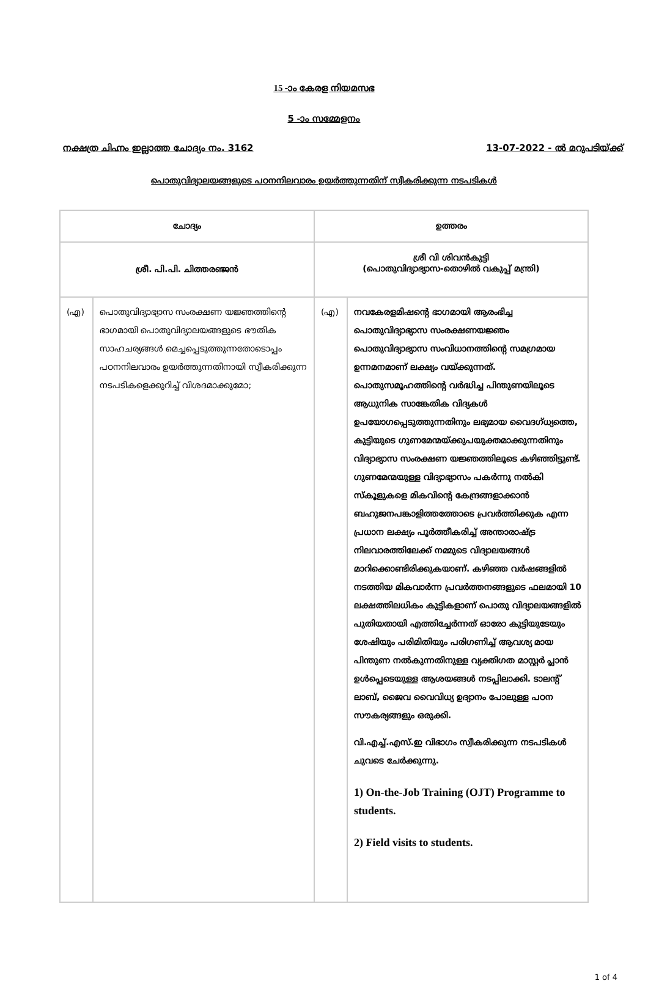15 -ാം കേരള നിയമസഭ
5 -ാം സമ്മേളനം
നക്ഷത്ര ചിഹ്നം ഇല്ലാത്ത ചോദ്യം നം. 3162 13-07-2022 - ൽ മറുപടിയ്ക്ക്
പൊതുവിദ്യാലയങ്ങളുടെ പഠനനിലവാരം ഉയർത്തുന്നതിന് സ്വീകരിക്കുന്ന നടപടികൾ
| ചോദ്യം | | ഉത്തരം | |
| --- | --- | --- | --- |
| ശ്രീ. പി.പി. ചിത്തരഞ്ജൻ | | ശ്രീ വി ശിവൻകുട്ടി (പൊതുവിദ്യാഭ്യാസ-തൊഴിൽ വകുപ്പ് മന്ത്രി) | |
| (എ) | പൊതുവിദ്യാഭ്യാസ സംരക്ഷണ യജ്ഞത്തിന്റെ ഭാഗമായി പൊതുവിദ്യാലയങ്ങളുടെ ഭൗതിക സാഹചര്യങ്ങൾ മെച്ചപ്പെടുത്തുന്നതോടൊപ്പം പഠനനിലവാരം ഉയർത്തുന്നതിനായി സ്വീകരിക്കുന്ന നടപടികളെക്കുറിച്ച് വിശദമാക്കുമോ; | (എ) | നവകേരളമിഷന്റെ ഭാഗമായി ആരംഭിച്ച പൊതുവിദ്യാഭ്യാസ സംരക്ഷണയജ്ഞം പൊതുവിദ്യാഭ്യാസ സംവിധാനത്തിന്റെ സമഗ്രമായ ഉന്നമനമാണ് ലക്ഷ്യം വയ്ക്കുന്നത്. പൊതുസമൂഹത്തിന്റെ വർദ്ധിച്ച പിന്തുണയിലൂടെ ആധുനിക സാങ്കേതിക വിദ്യകൾ ഉപയോഗപ്പെടുത്തുന്നതിനും ലഭ്യമായ വൈദഗ്ധ്യത്തെ, കുട്ടിയുടെ ഗുണമേന്മയ്ക്കുപയുക്തമാക്കുന്നതിനും വിദ്യാഭ്യാസ സംരക്ഷണ യജ്ഞത്തിലൂടെ കഴിഞ്ഞിട്ടുണ്ട്. ഗുണമേന്മയുള്ള വിദ്യാഭ്യാസം പകർന്നു നൽകി സ്കൂളുകളെ മികവിന്റെ കേന്ദ്രങ്ങളാക്കാൻ ബഹുജനപങ്കാളിത്തത്തോടെ പ്രവർത്തിക്കുക എന്ന പ്രധാന ലക്ഷ്യം പൂർത്തീകരിച്ച് അന്താരാഷ്ട്ര നിലവാരത്തിലേക്ക് നമ്മുടെ വിദ്യാലയങ്ങൾ മാറിക്കൊണ്ടിരിക്കുകയാണ്. കഴിഞ്ഞ വർഷങ്ങളിൽ നടത്തിയ മികവാർന്ന പ്രവർത്തനങ്ങളുടെ ഫലമായി 10 ലക്ഷത്തിലധികം കുട്ടികളാണ് പൊതു വിദ്യാലയങ്ങളിൽ പുതിയതായി എത്തിച്ചേർന്നത് ഓരോ കുട്ടിയുടേയും ശേഷിയും പരിമിതിയും പരിഗണിച്ച് ആവശ്യ മായ പിന്തുണ നൽകുന്നതിനുള്ള വ്യക്തിഗത മാസ്റ്റർ പ്ലാൻ ഉൾപ്പെടെയുള്ള ആശയങ്ങൾ നടപ്പിലാക്കി. ടാലന്റ് ലാബ്, ജൈവ വൈവിധ്യ ഉദ്യാനം പോലുള്ള പഠന സൗകര്യങ്ങളും ഒരുക്കി. വി.എച്ച്.എസ്.ഇ വിഭാഗം സ്വീകരിക്കുന്ന നടപടികൾ ചുവടെ ചേർക്കുന്നു. 1) On-the-Job Training (OJT) Programme to students. 2) Field visits to students. |
1 of 4